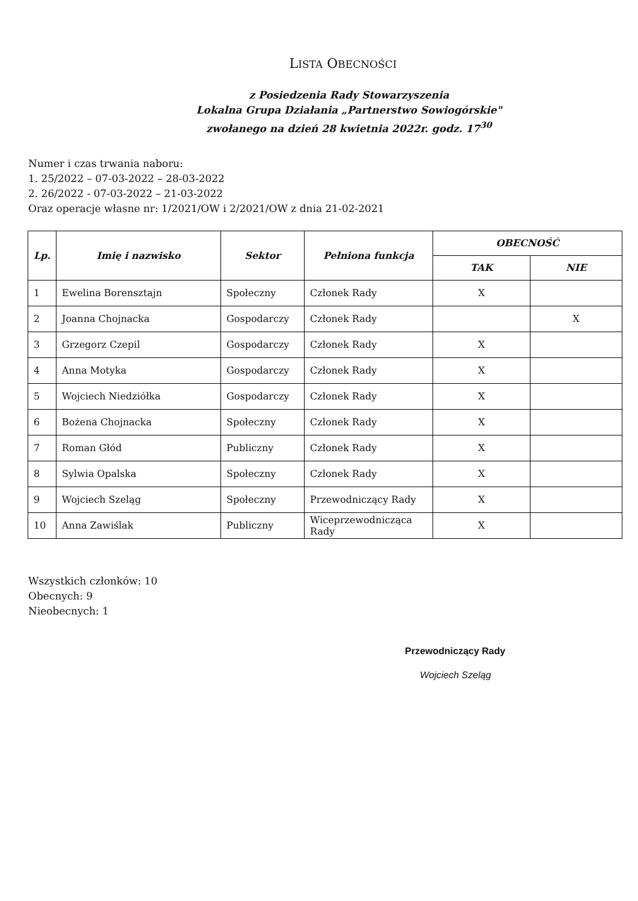LISTA OBECNOŚCI
z Posiedzenia Rady Stowarzyszenia
Lokalna Grupa Działania „Partnerstwo Sowiogórskie"
zwołanego na dzień 28 kwietnia 2022r. godz. 17<sup>30</sup>
Numer i czas trwania naboru:
1. 25/2022 – 07-03-2022 – 28-03-2022
2. 26/2022 - 07-03-2022 – 21-03-2022
Oraz operacje własne nr: 1/2021/OW i 2/2021/OW z dnia 21-02-2021
| Lp. | Imię i nazwisko | Sektor | Pełniona funkcja | OBECNOŚĆ | |
| --- | --- | --- | --- | --- | --- |
| | | | | TAK | NIE |
| 1 | Ewelina Borensztajn | Społeczny | Członek Rady | X | |
| 2 | Joanna Chojnacka | Gospodarczy | Członek Rady | | X |
| 3 | Grzegorz Czepil | Gospodarczy | Członek Rady | X | |
| 4 | Anna Motyka | Gospodarczy | Członek Rady | X | |
| 5 | Wojciech Niedziółka | Gospodarczy | Członek Rady | X | |
| 6 | Bożena Chojnacka | Społeczny | Członek Rady | X | |
| 7 | Roman Głód | Publiczny | Członek Rady | X | |
| 8 | Sylwia Opalska | Społeczny | Członek Rady | X | |
| 9 | Wojciech Szeląg | Społeczny | Przewodniczący Rady | X | |
| 10 | Anna Zawiślak | Publiczny | Wiceprzewodnicząca Rady | X | |
Wszystkich członków: 10
Obecnych: 9
Nieobecnych: 1
Przewodniczący Rady
Wojciech Szeląg